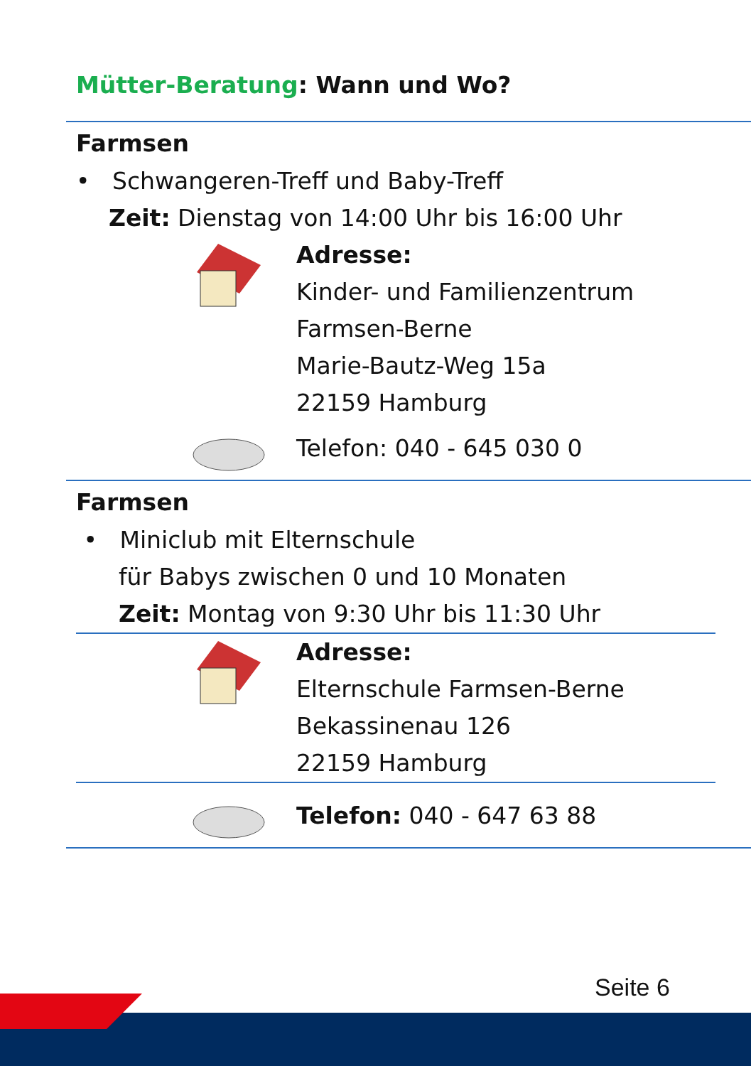Mütter-Beratung: Wann und Wo?
Farmsen
• Schwangeren-Treff und Baby-Treff
Zeit: Dienstag von 14:00 Uhr bis 16:00 Uhr
Adresse:
Kinder- und Familienzentrum
Farmsen-Berne
Marie-Bautz-Weg 15a
22159 Hamburg
Telefon: 040 - 645 030 0
Farmsen
• Miniclub mit Elternschule
für Babys zwischen 0 und 10 Monaten
Zeit: Montag von 9:30 Uhr bis 11:30 Uhr
Adresse:
Elternschule Farmsen-Berne
Bekassinenau 126
22159 Hamburg
Telefon: 040 - 647 63 88
Seite 6